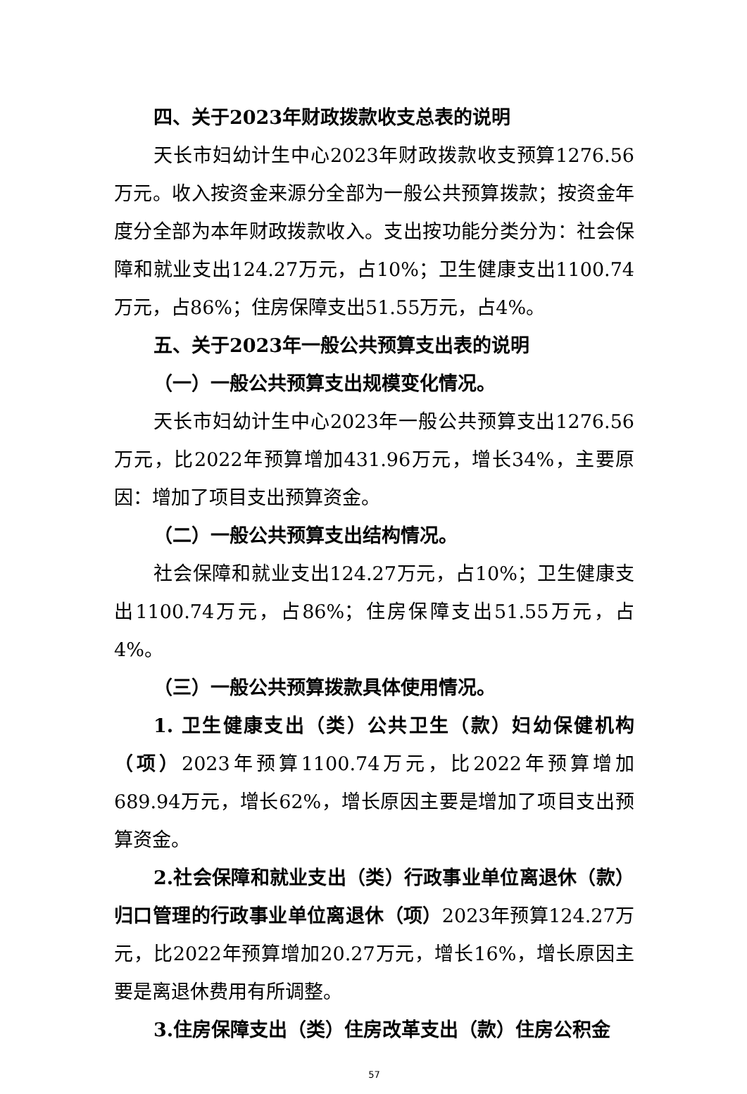四、关于2023年财政拨款收支总表的说明
天长市妇幼计生中心2023年财政拨款收支预算1276.56万元。收入按资金来源分全部为一般公共预算拨款；按资金年度分全部为本年财政拨款收入。支出按功能分类分为：社会保障和就业支出124.27万元，占10%；卫生健康支出1100.74万元，占86%；住房保障支出51.55万元，占4%。
五、关于2023年一般公共预算支出表的说明
（一）一般公共预算支出规模变化情况。
天长市妇幼计生中心2023年一般公共预算支出1276.56万元，比2022年预算增加431.96万元，增长34%，主要原因：增加了项目支出预算资金。
（二）一般公共预算支出结构情况。
社会保障和就业支出124.27万元，占10%；卫生健康支出1100.74万元，占86%；住房保障支出51.55万元，占4%。
（三）一般公共预算拨款具体使用情况。
1. 卫生健康支出（类）公共卫生（款）妇幼保健机构（项）2023年预算1100.74万元，比2022年预算增加689.94万元，增长62%，增长原因主要是增加了项目支出预算资金。
2.社会保障和就业支出（类）行政事业单位离退休（款）归口管理的行政事业单位离退休（项）2023年预算124.27万元，比2022年预算增加20.27万元，增长16%，增长原因主要是离退休费用有所调整。
3.住房保障支出（类）住房改革支出（款）住房公积金
57